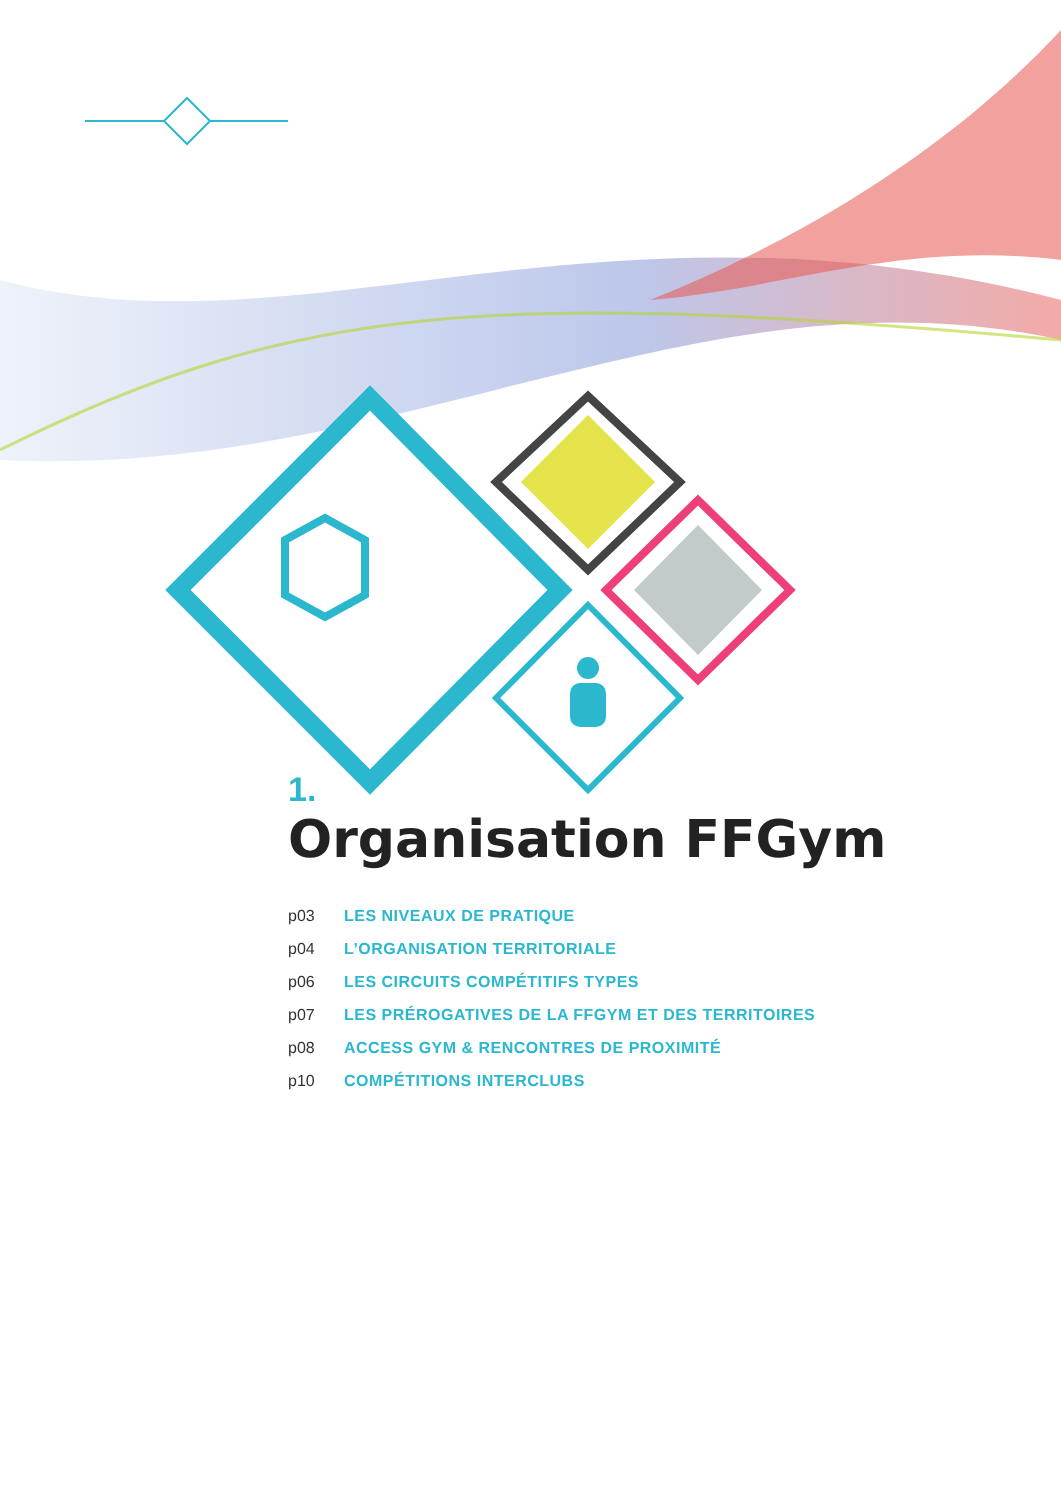1.
Organisation FFGym
p03 LES NIVEAUX DE PRATIQUE
p04 L’ORGANISATION TERRITORIALE
p06 LES CIRCUITS COMPÉTITIFS TYPES
p07 LES PRÉROGATIVES DE LA FFGYM ET DES TERRITOIRES
p08 ACCESS GYM & RENCONTRES DE PROXIMITÉ
p10 COMPÉTITIONS INTERCLUBS